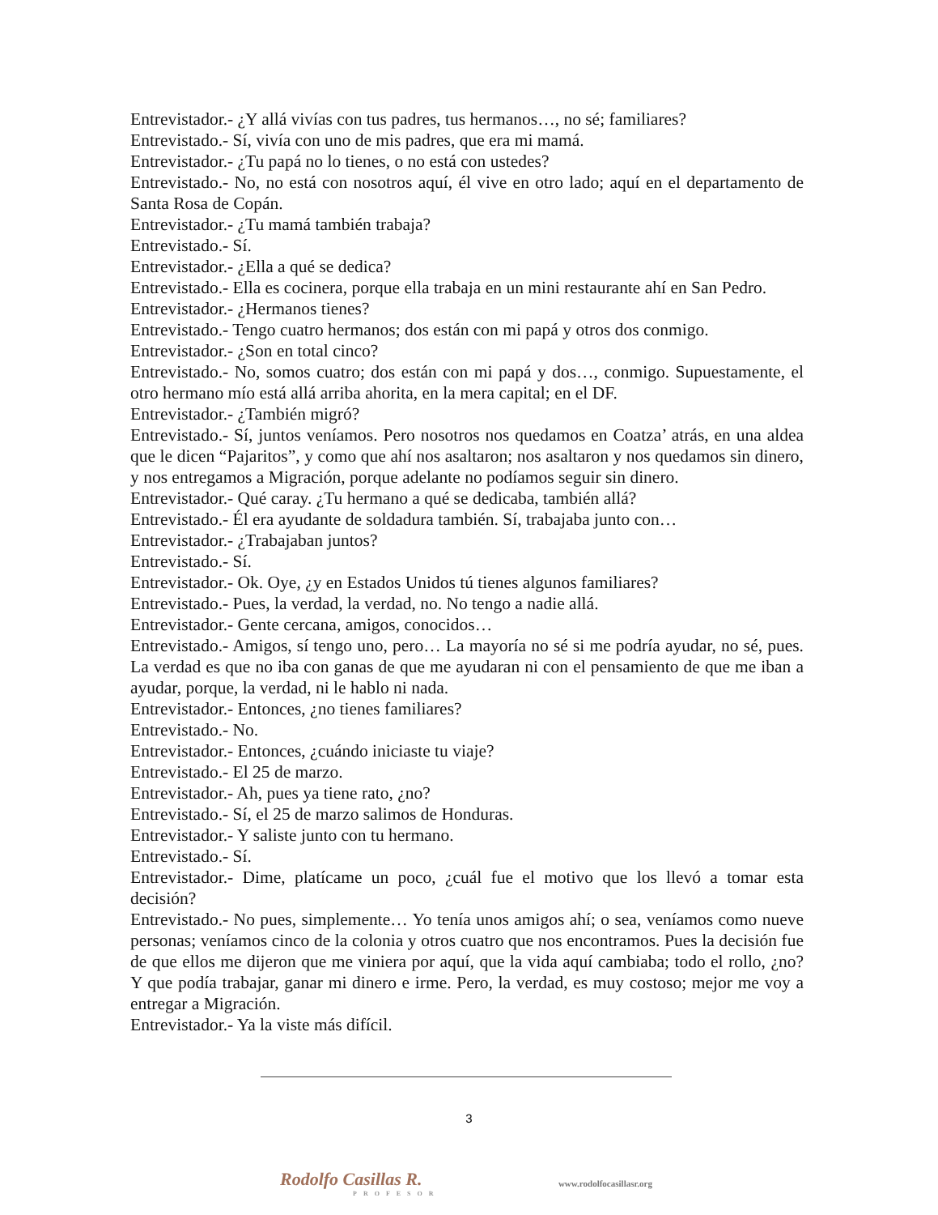Entrevistador.- ¿Y allá vivías con tus padres, tus hermanos…, no sé; familiares?
Entrevistado.- Sí, vivía con uno de mis padres, que era mi mamá.
Entrevistador.- ¿Tu papá no lo tienes, o no está con ustedes?
Entrevistado.- No, no está con nosotros aquí, él vive en otro lado; aquí en el departamento de Santa Rosa de Copán.
Entrevistador.- ¿Tu mamá también trabaja?
Entrevistado.- Sí.
Entrevistador.- ¿Ella a qué se dedica?
Entrevistado.- Ella es cocinera, porque ella trabaja en un mini restaurante ahí en San Pedro.
Entrevistador.- ¿Hermanos tienes?
Entrevistado.- Tengo cuatro hermanos; dos están con mi papá y otros dos conmigo.
Entrevistador.- ¿Son en total cinco?
Entrevistado.- No, somos cuatro; dos están con mi papá y dos…, conmigo. Supuestamente, el otro hermano mío está allá arriba ahorita, en la mera capital; en el DF.
Entrevistador.- ¿También migró?
Entrevistado.- Sí, juntos veníamos. Pero nosotros nos quedamos en Coatza’ atrás, en una aldea que le dicen “Pajaritos”, y como que ahí nos asaltaron; nos asaltaron y nos quedamos sin dinero, y nos entregamos a Migración, porque adelante no podíamos seguir sin dinero.
Entrevistador.- Qué caray. ¿Tu hermano a qué se dedicaba, también allá?
Entrevistado.- Él era ayudante de soldadura también. Sí, trabajaba junto con…
Entrevistador.- ¿Trabajaban juntos?
Entrevistado.- Sí.
Entrevistador.- Ok. Oye, ¿y en Estados Unidos tú tienes algunos familiares?
Entrevistado.- Pues, la verdad, la verdad, no. No tengo a nadie allá.
Entrevistador.- Gente cercana, amigos, conocidos…
Entrevistado.- Amigos, sí tengo uno, pero… La mayoría no sé si me podría ayudar, no sé, pues. La verdad es que no iba con ganas de que me ayudaran ni con el pensamiento de que me iban a ayudar, porque, la verdad, ni le hablo ni nada.
Entrevistador.- Entonces, ¿no tienes familiares?
Entrevistado.- No.
Entrevistador.- Entonces, ¿cuándo iniciaste tu viaje?
Entrevistado.- El 25 de marzo.
Entrevistador.- Ah, pues ya tiene rato, ¿no?
Entrevistado.- Sí, el 25 de marzo salimos de Honduras.
Entrevistador.- Y saliste junto con tu hermano.
Entrevistado.- Sí.
Entrevistador.- Dime, platícame un poco, ¿cuál fue el motivo que los llevó a tomar esta decisión?
Entrevistado.- No pues, simplemente… Yo tenía unos amigos ahí; o sea, veníamos como nueve personas; veníamos cinco de la colonia y otros cuatro que nos encontramos. Pues la decisión fue de que ellos me dijeron que me viniera por aquí, que la vida aquí cambiaba; todo el rollo, ¿no? Y que podía trabajar, ganar mi dinero e irme. Pero, la verdad, es muy costoso; mejor me voy a entregar a Migración.
Entrevistador.- Ya la viste más difícil.
3
Rodolfo Casillas R.
PROFESOR
www.rodolfocasillasr.org